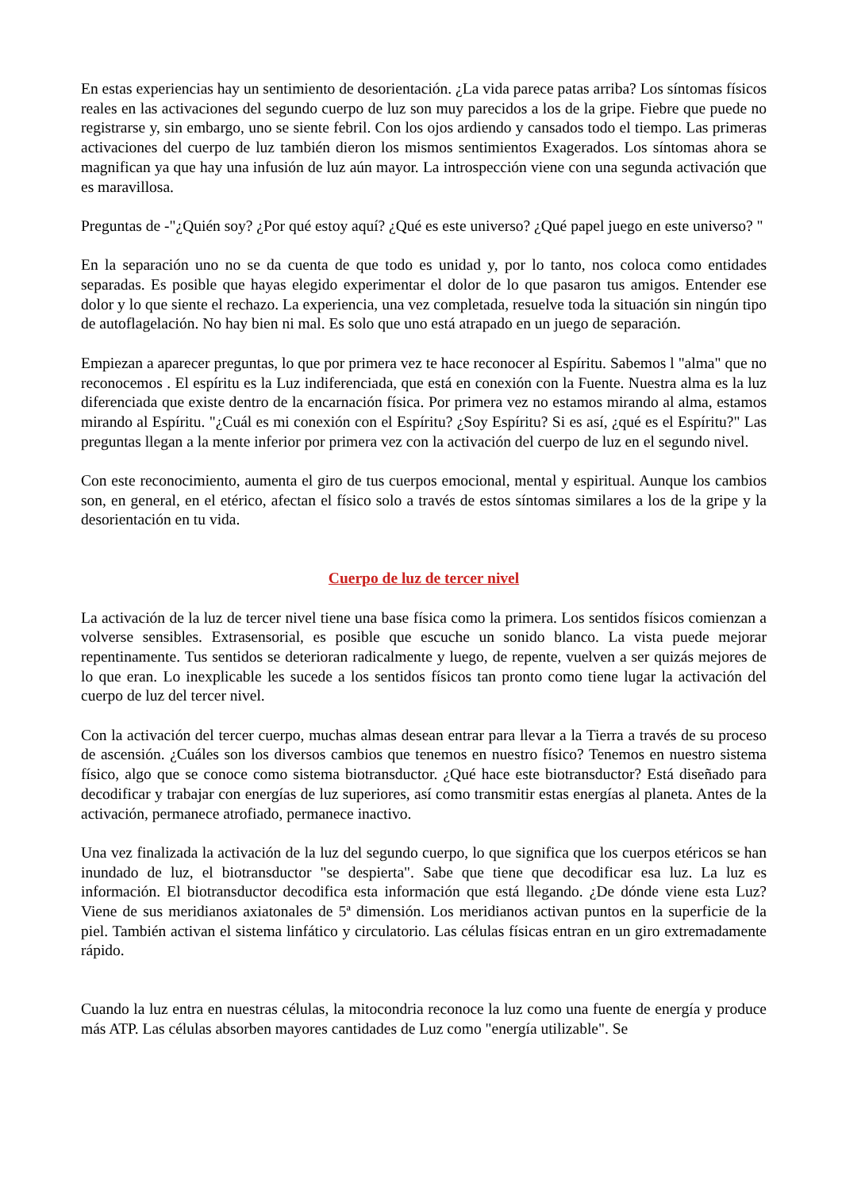En estas experiencias hay un sentimiento de desorientación. ¿La vida parece patas arriba? Los síntomas físicos reales en las activaciones del segundo cuerpo de luz son muy parecidos a los de la gripe. Fiebre que puede no registrarse y, sin embargo, uno se siente febril. Con los ojos ardiendo y cansados todo el tiempo. Las primeras activaciones del cuerpo de luz también dieron los mismos sentimientos Exagerados. Los síntomas ahora se magnifican ya que hay una infusión de luz aún mayor. La introspección viene con una segunda activación que es maravillosa.
Preguntas de -"¿Quién soy? ¿Por qué estoy aquí? ¿Qué es este universo? ¿Qué papel juego en este universo? "
En la separación uno no se da cuenta de que todo es unidad y, por lo tanto, nos coloca como entidades separadas. Es posible que hayas elegido experimentar el dolor de lo que pasaron tus amigos. Entender ese dolor y lo que siente el rechazo. La experiencia, una vez completada, resuelve toda la situación sin ningún tipo de autoflagelación. No hay bien ni mal. Es solo que uno está atrapado en un juego de separación.
Empiezan a aparecer preguntas, lo que por primera vez te hace reconocer al Espíritu. Sabemos l "alma" que no reconocemos . El espíritu es la Luz indiferenciada, que está en conexión con la Fuente. Nuestra alma es la luz diferenciada que existe dentro de la encarnación física. Por primera vez no estamos mirando al alma, estamos mirando al Espíritu. "¿Cuál es mi conexión con el Espíritu? ¿Soy Espíritu? Si es así, ¿qué es el Espíritu?" Las preguntas llegan a la mente inferior por primera vez con la activación del cuerpo de luz en el segundo nivel.
Con este reconocimiento, aumenta el giro de tus cuerpos emocional, mental y espiritual. Aunque los cambios son, en general, en el etérico, afectan el físico solo a través de estos síntomas similares a los de la gripe y la desorientación en tu vida.
Cuerpo de luz de tercer nivel
La activación de la luz de tercer nivel tiene una base física como la primera. Los sentidos físicos comienzan a volverse sensibles. Extrasensorial, es posible que escuche un sonido blanco. La vista puede mejorar repentinamente. Tus sentidos se deterioran radicalmente y luego, de repente, vuelven a ser quizás mejores de lo que eran. Lo inexplicable les sucede a los sentidos físicos tan pronto como tiene lugar la activación del cuerpo de luz del tercer nivel.
Con la activación del tercer cuerpo, muchas almas desean entrar para llevar a la Tierra a través de su proceso de ascensión. ¿Cuáles son los diversos cambios que tenemos en nuestro físico? Tenemos en nuestro sistema físico, algo que se conoce como sistema biotransductor. ¿Qué hace este biotransductor? Está diseñado para decodificar y trabajar con energías de luz superiores, así como transmitir estas energías al planeta. Antes de la activación, permanece atrofiado, permanece inactivo.
Una vez finalizada la activación de la luz del segundo cuerpo, lo que significa que los cuerpos etéricos se han inundado de luz, el biotransductor "se despierta". Sabe que tiene que decodificar esa luz. La luz es información. El biotransductor decodifica esta información que está llegando. ¿De dónde viene esta Luz? Viene de sus meridianos axiatonales de 5ª dimensión. Los meridianos activan puntos en la superficie de la piel. También activan el sistema linfático y circulatorio. Las células físicas entran en un giro extremadamente rápido.
Cuando la luz entra en nuestras células, la mitocondria reconoce la luz como una fuente de energía y produce más ATP. Las células absorben mayores cantidades de Luz como "energía utilizable". Se